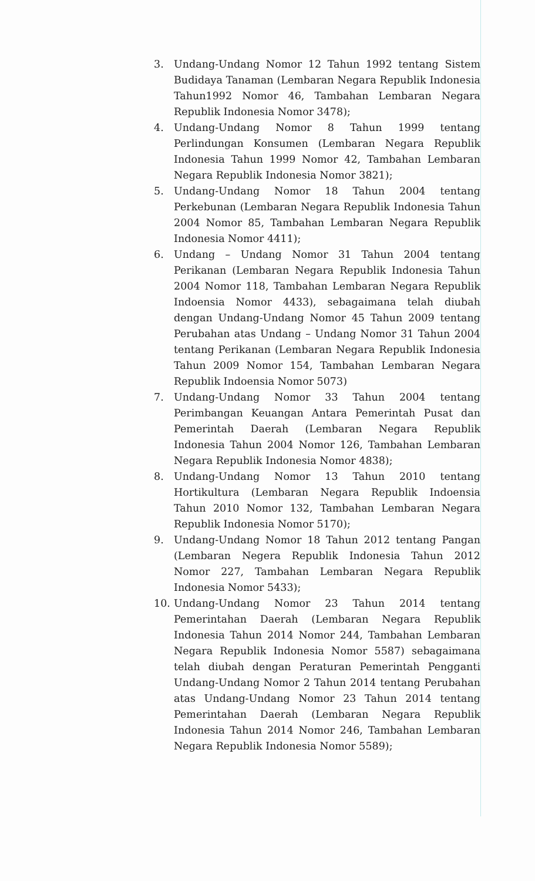3. Undang-Undang Nomor 12 Tahun 1992 tentang Sistem Budidaya Tanaman (Lembaran Negara Republik Indonesia Tahun1992 Nomor 46, Tambahan Lembaran Negara Republik Indonesia Nomor 3478);
4. Undang-Undang Nomor 8 Tahun 1999 tentang Perlindungan Konsumen (Lembaran Negara Republik Indonesia Tahun 1999 Nomor 42, Tambahan Lembaran Negara Republik Indonesia Nomor 3821);
5. Undang-Undang Nomor 18 Tahun 2004 tentang Perkebunan (Lembaran Negara Republik Indonesia Tahun 2004 Nomor 85, Tambahan Lembaran Negara Republik Indonesia Nomor 4411);
6. Undang – Undang Nomor 31 Tahun 2004 tentang Perikanan (Lembaran Negara Republik Indonesia Tahun 2004 Nomor 118, Tambahan Lembaran Negara Republik Indoensia Nomor 4433), sebagaimana telah diubah dengan Undang-Undang Nomor 45 Tahun 2009 tentang Perubahan atas Undang – Undang Nomor 31 Tahun 2004 tentang Perikanan (Lembaran Negara Republik Indonesia Tahun 2009 Nomor 154, Tambahan Lembaran Negara Republik Indoensia Nomor 5073)
7. Undang-Undang Nomor 33 Tahun 2004 tentang Perimbangan Keuangan Antara Pemerintah Pusat dan Pemerintah Daerah (Lembaran Negara Republik Indonesia Tahun 2004 Nomor 126, Tambahan Lembaran Negara Republik Indonesia Nomor 4838);
8. Undang-Undang Nomor 13 Tahun 2010 tentang Hortikultura (Lembaran Negara Republik Indoensia Tahun 2010 Nomor 132, Tambahan Lembaran Negara Republik Indonesia Nomor 5170);
9. Undang-Undang Nomor 18 Tahun 2012 tentang Pangan (Lembaran Negera Republik Indonesia Tahun 2012 Nomor 227, Tambahan Lembaran Negara Republik Indonesia Nomor 5433);
10. Undang-Undang Nomor 23 Tahun 2014 tentang Pemerintahan Daerah (Lembaran Negara Republik Indonesia Tahun 2014 Nomor 244, Tambahan Lembaran Negara Republik Indonesia Nomor 5587) sebagaimana telah diubah dengan Peraturan Pemerintah Pengganti Undang-Undang Nomor 2 Tahun 2014 tentang Perubahan atas Undang-Undang Nomor 23 Tahun 2014 tentang Pemerintahan Daerah (Lembaran Negara Republik Indonesia Tahun 2014 Nomor 246, Tambahan Lembaran Negara Republik Indonesia Nomor 5589);